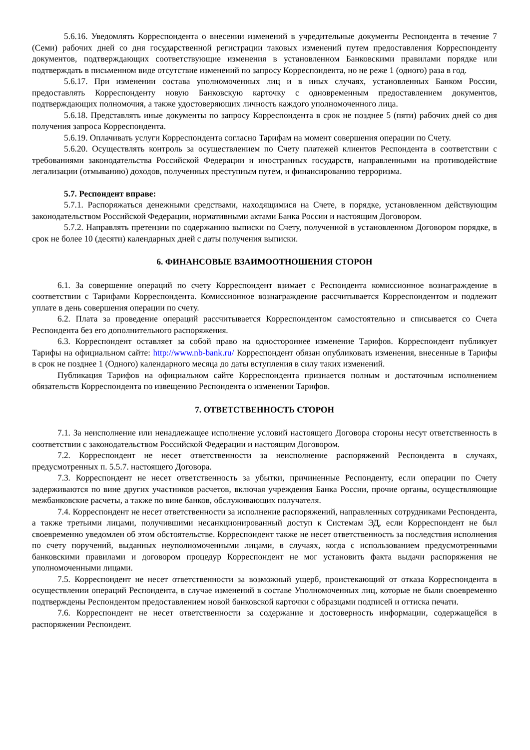5.6.16. Уведомлять Корреспондента о внесении изменений в учредительные документы Респондента в течение 7 (Семи) рабочих дней со дня государственной регистрации таковых изменений путем предоставления Корреспонденту документов, подтверждающих соответствующие изменения в установленном Банковскими правилами порядке или подтверждать в письменном виде отсутствие изменений по запросу Корреспондента, но не реже 1 (одного) раза в год.
5.6.17. При изменении состава уполномоченных лиц и в иных случаях, установленных Банком России, предоставлять Корреспонденту новую Банковскую карточку с одновременным предоставлением документов, подтверждающих полномочия, а также удостоверяющих личность каждого уполномоченного лица.
5.6.18. Представлять иные документы по запросу Корреспондента в срок не позднее 5 (пяти) рабочих дней со дня получения запроса Корреспондента.
5.6.19. Оплачивать услуги Корреспондента согласно Тарифам на момент совершения операции по Счету.
5.6.20. Осуществлять контроль за осуществлением по Счету платежей клиентов Респондента в соответствии с требованиями законодательства Российской Федерации и иностранных государств, направленными на противодействие легализации (отмыванию) доходов, полученных преступным путем, и финансированию терроризма.
5.7. Респондент вправе:
5.7.1. Распоряжаться денежными средствами, находящимися на Счете, в порядке, установленном действующим законодательством Российской Федерации, нормативными актами Банка России и настоящим Договором.
5.7.2. Направлять претензии по содержанию выписки по Счету, полученной в установленном Договором порядке, в срок не более 10 (десяти) календарных дней с даты получения выписки.
6. ФИНАНСОВЫЕ ВЗАИМООТНОШЕНИЯ СТОРОН
6.1. За совершение операций по счету Корреспондент взимает с Респондента комиссионное вознаграждение в соответствии с Тарифами Корреспондента. Комиссионное вознаграждение рассчитывается Корреспондентом и подлежит уплате в день совершения операции по счету.
6.2. Плата за проведение операций рассчитывается Корреспондентом самостоятельно и списывается со Счета Респондента без его дополнительного распоряжения.
6.3. Корреспондент оставляет за собой право на одностороннее изменение Тарифов. Корреспондент публикует Тарифы на официальном сайте: http://www.nb-bank.ru/ Корреспондент обязан опубликовать изменения, внесенные в Тарифы в срок не позднее 1 (Одного) календарного месяца до даты вступления в силу таких изменений.
Публикация Тарифов на официальном сайте Корреспондента признается полным и достаточным исполнением обязательств Корреспондента по извещению Респондента о изменении Тарифов.
7. ОТВЕТСТВЕННОСТЬ СТОРОН
7.1. За неисполнение или ненадлежащее исполнение условий настоящего Договора стороны несут ответственность в соответствии с законодательством Российской Федерации и настоящим Договором.
7.2. Корреспондент не несет ответственности за неисполнение распоряжений Респондента в случаях, предусмотренных п. 5.5.7. настоящего Договора.
7.3. Корреспондент не несет ответственность за убытки, причиненные Респонденту, если операции по Счету задерживаются по вине других участников расчетов, включая учреждения Банка России, прочие органы, осуществляющие межбанковские расчеты, а также по вине банков, обслуживающих получателя.
7.4. Корреспондент не несет ответственности за исполнение распоряжений, направленных сотрудниками Респондента, а также третьими лицами, получившими несанкционированный доступ к Системам ЭД, если Корреспондент не был своевременно уведомлен об этом обстоятельстве. Корреспондент также не несет ответственность за последствия исполнения по счету поручений, выданных неуполномоченными лицами, в случаях, когда с использованием предусмотренными банковскими правилами и договором процедур Корреспондент не мог установить факта выдачи распоряжения не уполномоченными лицами.
7.5. Корреспондент не несет ответственности за возможный ущерб, проистекающий от отказа Корреспондента в осуществлении операций Респондента, в случае изменений в составе Уполномоченных лиц, которые не были своевременно подтверждены Респондентом предоставлением новой банковской карточки с образцами подписей и оттиска печати.
7.6. Корреспондент не несет ответственности за содержание и достоверность информации, содержащейся в распоряжении Респондент.